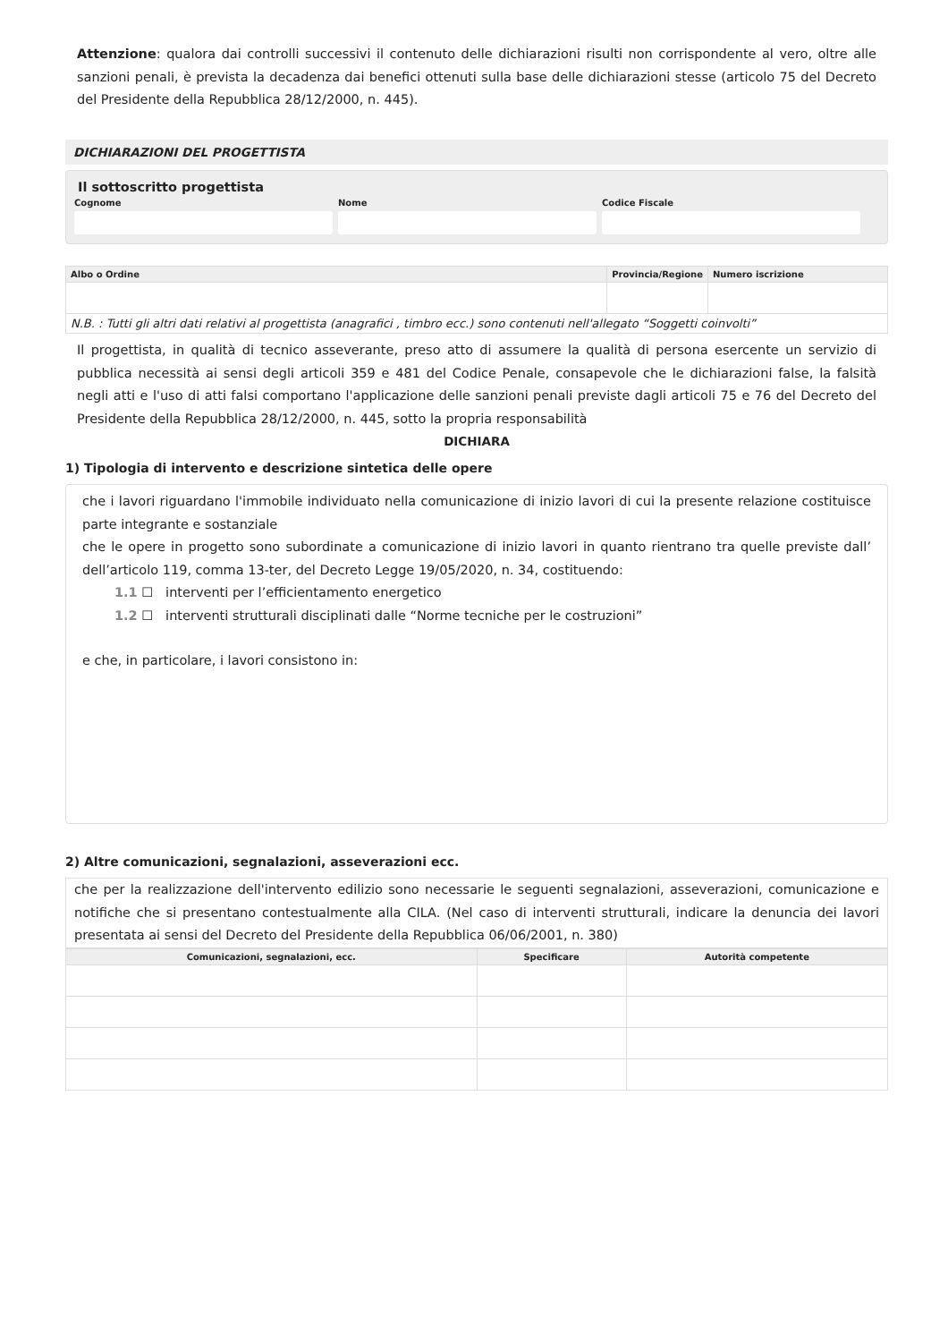Attenzione: qualora dai controlli successivi il contenuto delle dichiarazioni risulti non corrispondente al vero, oltre alle sanzioni penali, è prevista la decadenza dai benefici ottenuti sulla base delle dichiarazioni stesse (articolo 75 del Decreto del Presidente della Repubblica 28/12/2000, n. 445).
DICHIARAZIONI DEL PROGETTISTA
Il sottoscritto progettista
Cognome Nome Codice Fiscale
| Albo o Ordine | Provincia/Regione | Numero iscrizione |
| --- | --- | --- |
| N.B. : Tutti gli altri dati relativi al progettista (anagrafici , timbro ecc.) sono contenuti nell'allegato “Soggetti coinvolti” | | |
Il progettista, in qualità di tecnico asseverante, preso atto di assumere la qualità di persona esercente un servizio di pubblica necessità ai sensi degli articoli 359 e 481 del Codice Penale, consapevole che le dichiarazioni false, la falsità negli atti e l'uso di atti falsi comportano l'applicazione delle sanzioni penali previste dagli articoli 75 e 76 del Decreto del Presidente della Repubblica 28/12/2000, n. 445, sotto la propria responsabilità
DICHIARA
1) Tipologia di intervento e descrizione sintetica delle opere
che i lavori riguardano l'immobile individuato nella comunicazione di inizio lavori di cui la presente relazione costituisce parte integrante e sostanziale
che le opere in progetto sono subordinate a comunicazione di inizio lavori in quanto rientrano tra quelle previste dall’ dell’articolo 119, comma 13-ter, del Decreto Legge 19/05/2020, n. 34, costituendo:
1.1 ☐ interventi per l’efficientamento energetico
1.2 ☐ interventi strutturali disciplinati dalle “Norme tecniche per le costruzioni”
e che, in particolare, i lavori consistono in:
2) Altre comunicazioni, segnalazioni, asseverazioni ecc.
che per la realizzazione dell'intervento edilizio sono necessarie le seguenti segnalazioni, asseverazioni, comunicazione e notifiche che si presentano contestualmente alla CILA. (Nel caso di interventi strutturali, indicare la denuncia dei lavori presentata ai sensi del Decreto del Presidente della Repubblica 06/06/2001, n. 380)
| Comunicazioni, segnalazioni, ecc. | Specificare | Autorità competente |
| --- | --- | --- |